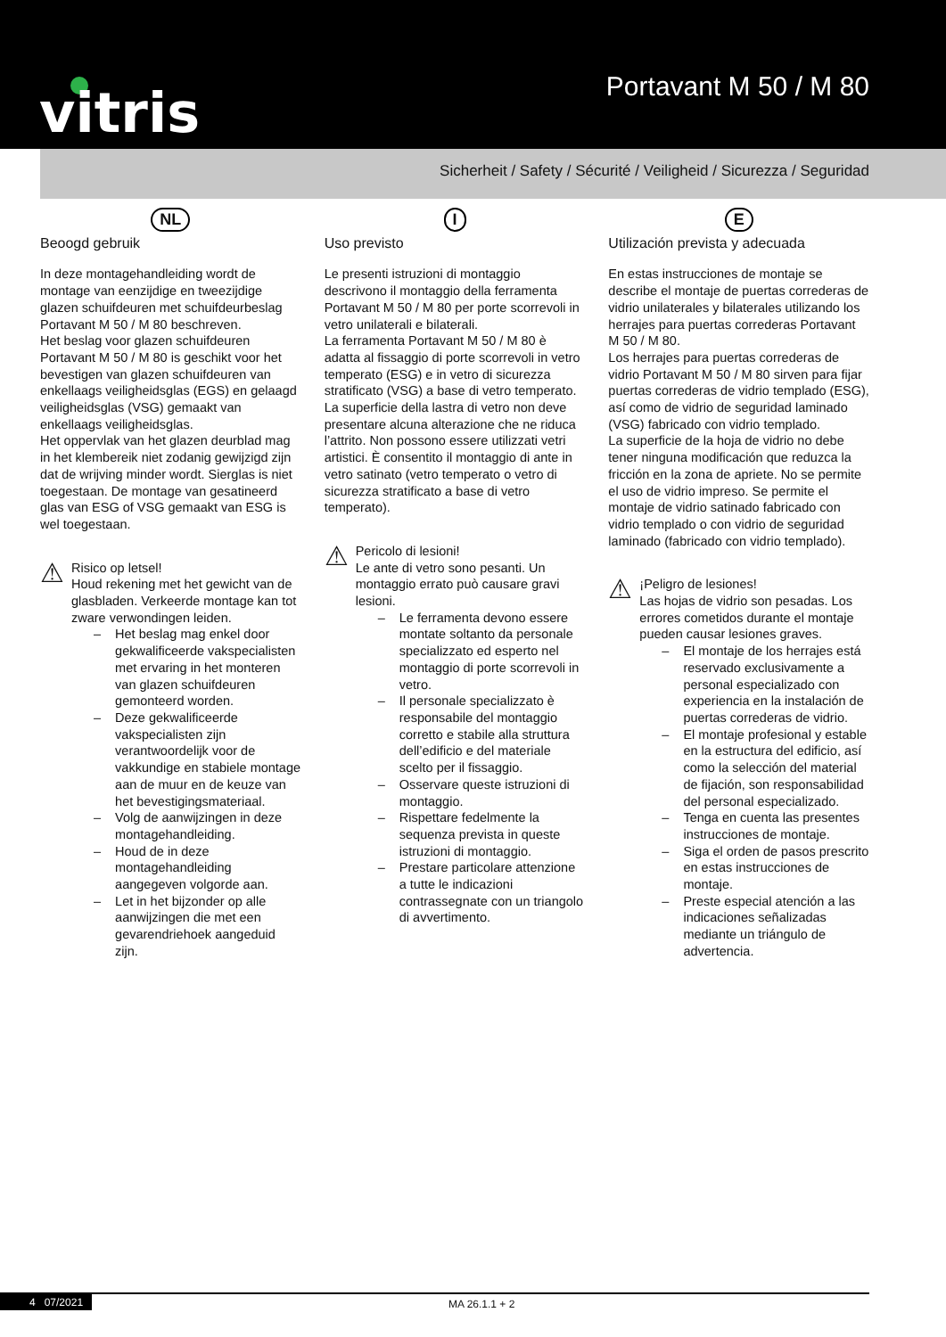vitris Portavant M 50 / M 80
Sicherheit / Safety / Sécurité / Veiligheid / Sicurezza / Seguridad
NL
Beoogd gebruik
In deze montagehandleiding wordt de montage van eenzijdige en tweezijdige glazen schuifdeuren met schuifdeurbeslag Portavant M 50 / M 80 beschreven.
Het beslag voor glazen schuifdeuren Portavant M 50 / M 80 is geschikt voor het bevestigen van glazen schuifdeuren van enkellaags veiligheidsglas (EGS) en gelaagd veiligheidsglas (VSG) gemaakt van enkellaags veiligheidsglas.
Het oppervlak van het glazen deurblad mag in het klembereik niet zodanig gewijzigd zijn dat de wrijving minder wordt. Sierglas is niet toegestaan. De montage van gesatineerd glas van ESG of VSG gemaakt van ESG is wel toegestaan.
⚠
Risico op letsel!
Houd rekening met het gewicht van de glasbladen. Verkeerde montage kan tot zware verwondingen leiden.
– Het beslag mag enkel door gekwalificeerde vakspecialisten met ervaring in het monteren van glazen schuifdeuren gemonteerd worden.
– Deze gekwalificeerde vakspecialisten zijn verantwoordelijk voor de vakkundige en stabiele montage aan de muur en de keuze van het bevestigingsmateriaal.
– Volg de aanwijzingen in deze montagehandleiding.
– Houd de in deze montagehandleiding aangegeven volgorde aan.
– Let in het bijzonder op alle aanwijzingen die met een gevarendriehoek aangeduid zijn.
I
Uso previsto
Le presenti istruzioni di montaggio descrivono il montaggio della ferramenta Portavant M 50 / M 80 per porte scorrevoli in vetro unilaterali e bilaterali.
La ferramenta Portavant M 50 / M 80 è adatta al fissaggio di porte scorrevoli in vetro temperato (ESG) e in vetro di sicurezza stratificato (VSG) a base di vetro temperato.
La superficie della lastra di vetro non deve presentare alcuna alterazione che ne riduca l’attrito. Non possono essere utilizzati vetri artistici. È consentito il montaggio di ante in vetro satinato (vetro temperato o vetro di sicurezza stratificato a base di vetro temperato).
⚠
Pericolo di lesioni!
Le ante di vetro sono pesanti. Un montaggio errato può causare gravi lesioni.
– Le ferramenta devono essere montate soltanto da personale specializzato ed esperto nel montaggio di porte scorrevoli in vetro.
– Il personale specializzato è responsabile del montaggio corretto e stabile alla struttura dell’edificio e del materiale scelto per il fissaggio.
– Osservare queste istruzioni di montaggio.
– Rispettare fedelmente la sequenza prevista in queste istruzioni di montaggio.
– Prestare particolare attenzione a tutte le indicazioni contrassegnate con un triangolo di avvertimento.
E
Utilización prevista y adecuada
En estas instrucciones de montaje se describe el montaje de puertas correderas de vidrio unilaterales y bilaterales utilizando los herrajes para puertas correderas Portavant M 50 / M 80.
Los herrajes para puertas correderas de vidrio Portavant M 50 / M 80 sirven para fijar puertas correderas de vidrio templado (ESG), así como de vidrio de seguridad laminado (VSG) fabricado con vidrio templado.
La superficie de la hoja de vidrio no debe tener ninguna modificación que reduzca la fricción en la zona de apriete. No se permite el uso de vidrio impreso. Se permite el montaje de vidrio satinado fabricado con vidrio templado o con vidrio de seguridad laminado (fabricado con vidrio templado).
⚠
¡Peligro de lesiones!
Las hojas de vidrio son pesadas. Los errores cometidos durante el montaje pueden causar lesiones graves.
– El montaje de los herrajes está reservado exclusivamente a personal especializado con experiencia en la instalación de puertas correderas de vidrio.
– El montaje profesional y estable en la estructura del edificio, así como la selección del material de fijación, son responsabilidad del personal especializado.
– Tenga en cuenta las presentes instrucciones de montaje.
– Siga el orden de pasos prescrito en estas instrucciones de montaje.
– Preste especial atención a las indicaciones señalizadas mediante un triángulo de advertencia.
4 07/2021 MA 26.1.1 + 2